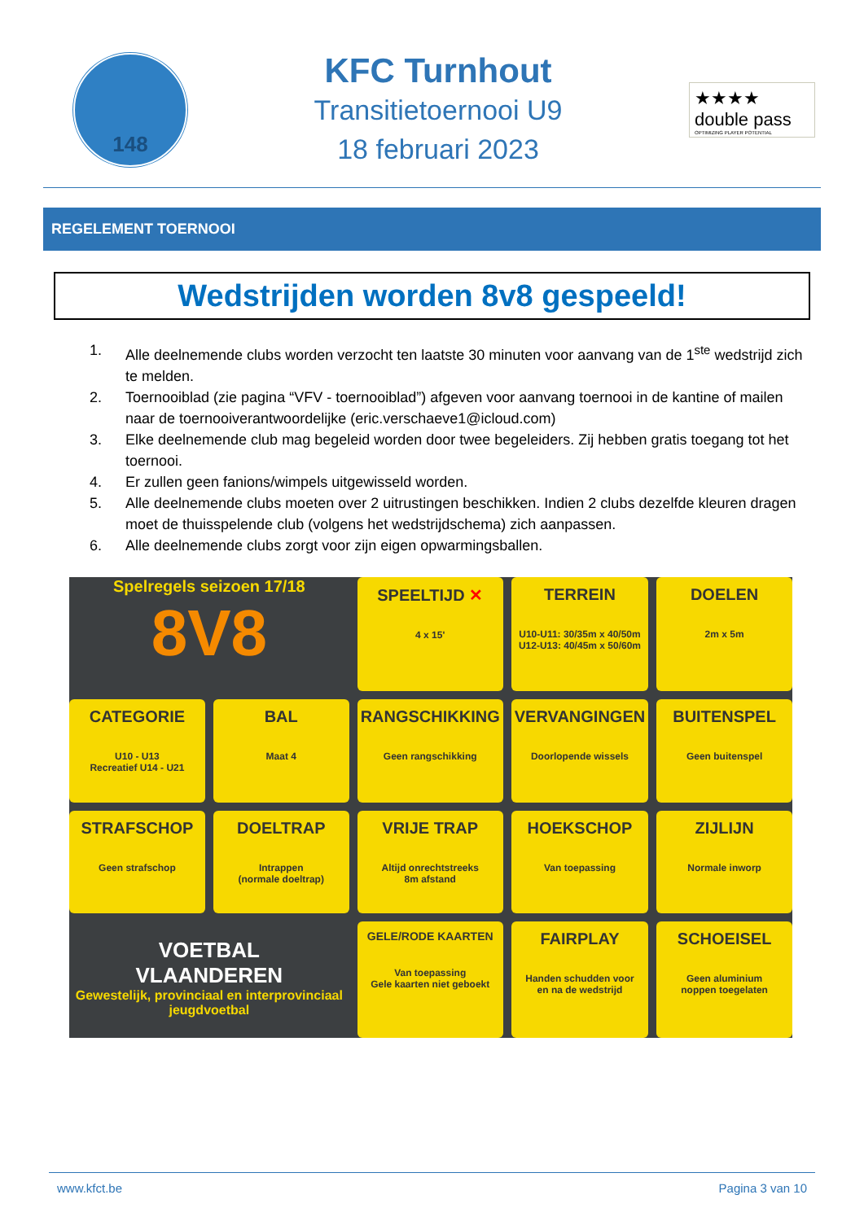148
KFC Turnhout
Transitietoernooi U9
18 februari 2023
★★★★
double pass
OPTIMIZING PLAYER POTENTIAL
REGELEMENT TOERNOOI
Wedstrijden worden 8v8 gespeeld!
1. Alle deelnemende clubs worden verzocht ten laatste 30 minuten voor aanvang van de 1<sup>ste</sup> wedstrijd zich te melden.
2. Toernooiblad (zie pagina “VFV - toernooiblad”) afgeven voor aanvang toernooi in de kantine of mailen naar de toernooiverantwoordelijke (eric.verschaeve1@icloud.com)
3. Elke deelnemende club mag begeleid worden door twee begeleiders. Zij hebben gratis toegang tot het toernooi.
4. Er zullen geen fanions/wimpels uitgewisseld worden.
5. Alle deelnemende clubs moeten over 2 uitrustingen beschikken. Indien 2 clubs dezelfde kleuren dragen moet de thuisspelende club (volgens het wedstrijdschema) zich aanpassen.
6. Alle deelnemende clubs zorgt voor zijn eigen opwarmingsballen.
Spelregels seizoen 17/18
8V8
SPEELTIJD ✕
4 x 15'
TERREIN
U10-U11: 30/35m x 40/50m
U12-U13: 40/45m x 50/60m
DOELEN
2m x 5m
CATEGORIE
U10 - U13
Recreatief U14 - U21
BAL
Maat 4
RANGSCHIKKING
Geen rangschikking
VERVANGINGEN
Doorlopende wissels
BUITENSPEL
Geen buitenspel
STRAFSCHOP
Geen strafschop
DOELTRAP
Intrappen
(normale doeltrap)
VRIJE TRAP
Altijd onrechtstreeks
8m afstand
HOEKSCHOP
Van toepassing
ZIJLIJN
Normale inworp
VOETBAL
VLAANDEREN
Gewestelijk, provinciaal en interprovinciaal jeugdvoetbal
GELE/RODE KAARTEN
Van toepassing
Gele kaarten niet geboekt
FAIRPLAY
Handen schudden voor
en na de wedstrijd
SCHOEISEL
Geen aluminium
noppen toegelaten
www.kfct.be Pagina 3 van 10